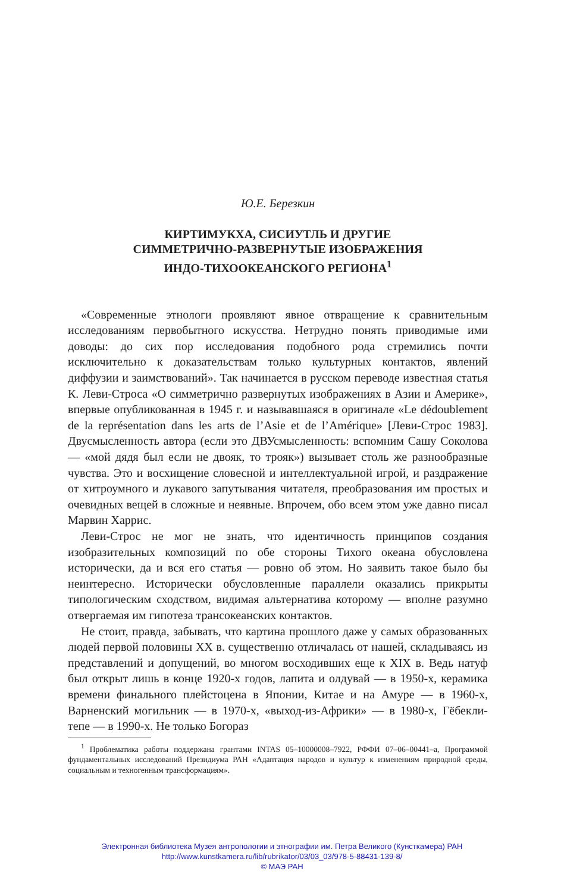Ю.Е. Березкин
КИРТИМУКХА, СИСИУТЛЬ И ДРУГИЕ
СИММЕТРИЧНО-РАЗВЕРНУТЫЕ ИЗОБРАЖЕНИЯ
ИНДО-ТИХООКЕАНСКОГО РЕГИОНА<sup>1</sup>
«Современные этнологи проявляют явное отвращение к сравнительным исследованиям первобытного искусства. Нетрудно понять приводимые ими доводы: до сих пор исследования подобного рода стремились почти исключительно к доказательствам только культурных контактов, явлений диффузии и заимствований». Так начинается в русском переводе известная статья К. Леви-Строса «О симметрично развернутых изображениях в Азии и Америке», впервые опубликованная в 1945 г. и называвшаяся в оригинале «Le dédoublement de la représentation dans les arts de l’Asie et de l’Amérique» [Леви-Строс 1983]. Двусмысленность автора (если это ДВУсмысленность: вспомним Сашу Соколова — «мой дядя был если не двояк, то трояк») вызывает столь же разнообразные чувства. Это и восхищение словесной и интеллектуальной игрой, и раздражение от хитроумного и лукавого запутывания читателя, преобразования им простых и очевидных вещей в сложные и неявные. Впрочем, обо всем этом уже давно писал Марвин Харрис.
Леви-Строс не мог не знать, что идентичность принципов создания изобразительных композиций по обе стороны Тихого океана обусловлена исторически, да и вся его статья — ровно об этом. Но заявить такое было бы неинтересно. Исторически обусловленные параллели оказались прикрыты типологическим сходством, видимая альтернатива которому — вполне разумно отвергаемая им гипотеза трансокеанских контактов.
Не стоит, правда, забывать, что картина прошлого даже у самых образованных людей первой половины XX в. существенно отличалась от нашей, складываясь из представлений и допущений, во многом восходивших еще к XIX в. Ведь натуф был открыт лишь в конце 1920-х годов, лапита и олдувай — в 1950-х, керамика времени финального плейстоцена в Японии, Китае и на Амуре — в 1960-х, Варненский могильник — в 1970-х, «выход-из-Африки» — в 1980-х, Гёбекли-тепе — в 1990-х. Не только Богораз
<sup>1</sup> Проблематика работы поддержана грантами INTAS 05–10000008–7922, РФФИ 07–06–00441–а, Программой фундаментальных исследований Президиума РАН «Адаптация народов и культур к изменениям природной среды, социальным и техногенным трансформациям».
Электронная библиотека Музея антропологии и этнографии им. Петра Великого (Кунсткамера) РАН
http://www.kunstkamera.ru/lib/rubrikator/03/03_03/978-5-88431-139-8/
© МАЭ РАН